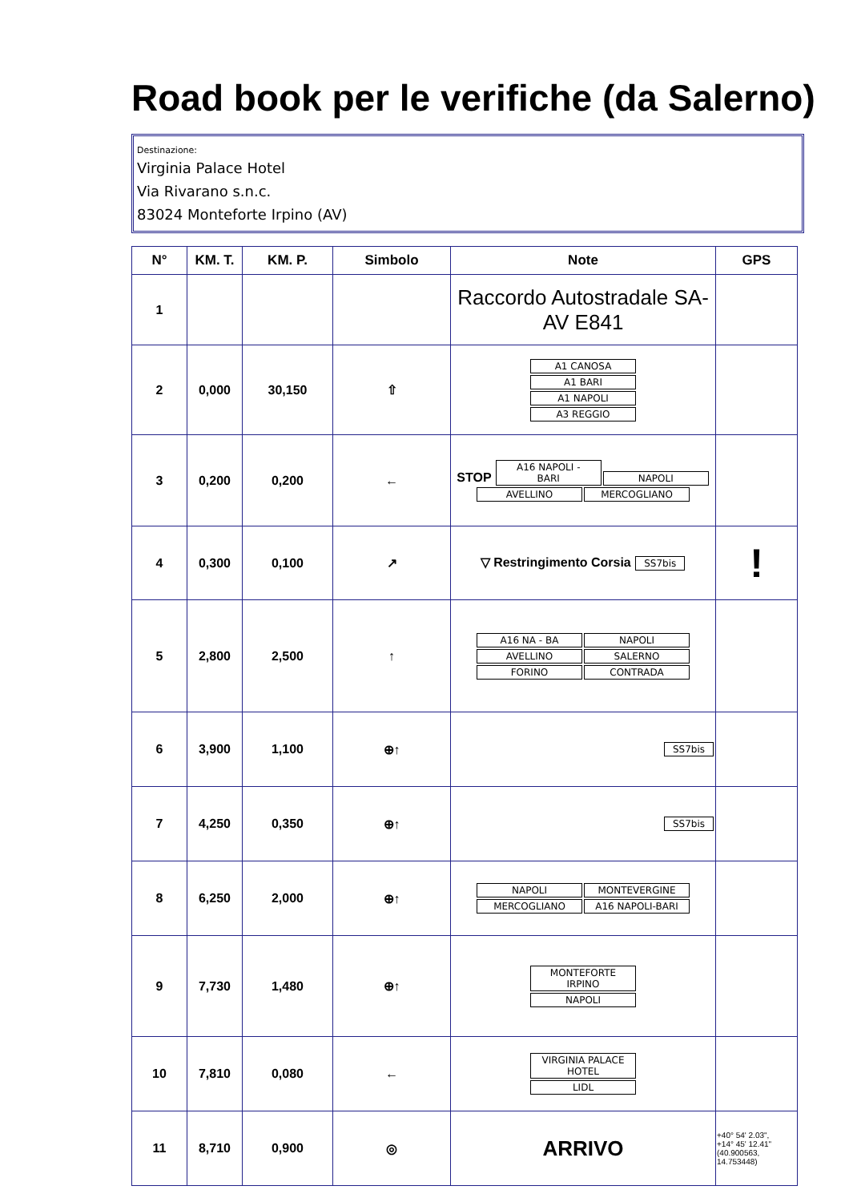Road book per le verifiche (da Salerno)
Destinazione:
Virginia Palace Hotel
Via Rivarano s.n.c.
83024 Monteforte Irpino (AV)
| N° | KM. T. | KM. P. | Simbolo | Note | GPS |
| --- | --- | --- | --- | --- | --- |
| 1 | | | | Raccordo Autostradale SA-AV E841 | |
| 2 | 0,000 | 30,150 | ⇧ | A1 CANOSA A1 BARI A1 NAPOLI A3 REGGIO | |
| 3 | 0,200 | 0,200 | ← | STOP A16 NAPOLI - BARI NAPOLI AVELLINO MERCOGLIANO | |
| 4 | 0,300 | 0,100 | ↗ | ▽ Restringimento Corsia SS7bis | ! |
| 5 | 2,800 | 2,500 | ↑ | A16 NA - BA NAPOLI AVELLINO SALERNO FORINO CONTRADA | |
| 6 | 3,900 | 1,100 | ⊕↑ | SS7bis | |
| 7 | 4,250 | 0,350 | ⊕↑ | SS7bis | |
| 8 | 6,250 | 2,000 | ⊕↑ | NAPOLI MONTEVERGINE MERCOGLIANO A16 NAPOLI-BARI | |
| 9 | 7,730 | 1,480 | ⊕↑ | MONTEFORTE IRPINO NAPOLI | |
| 10 | 7,810 | 0,080 | ← | VIRGINIA PALACE HOTEL LIDL | |
| 11 | 8,710 | 0,900 | ◎ | ARRIVO | +40° 54' 2.03", +14° 45' 12.41" (40.900563, 14.753448) |